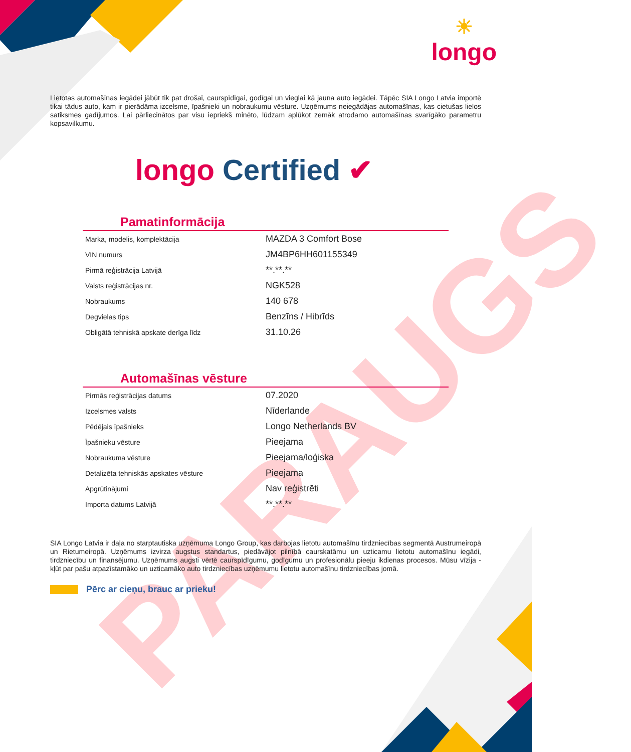PARAUGS
☀
longo
Lietotas automašīnas iegādei jābūt tik pat drošai, caurspīdīgai, godīgai un vieglai kā jauna auto iegādei. Tāpēc SIA Longo Latvia importē tikai tādus auto, kam ir pierādāma izcelsme, īpašnieki un nobraukumu vēsture. Uzņēmums neiegādājas automašīnas, kas cietušas lielos satiksmes gadījumos. Lai pārliecinātos par visu iepriekš minēto, lūdzam aplūkot zemāk atrodamo automašīnas svarīgāko parametru kopsavilkumu.
longo Certified ✔
Pamatinformācija
| Marka, modelis, komplektācija | MAZDA 3 Comfort Bose |
| VIN numurs | JM4BP6HH601155349 |
| Pirmā reģistrācija Latvijā | **.**.** |
| Valsts reģistrācijas nr. | NGK528 |
| Nobraukums | 140 678 |
| Degvielas tips | Benzīns / Hibrīds |
| Obligātā tehniskā apskate derīga līdz | 31.10.26 |
Automašīnas vēsture
| Pirmās reģistrācijas datums | 07.2020 |
| Izcelsmes valsts | Nīderlande |
| Pēdējais īpašnieks | Longo Netherlands BV |
| Īpašnieku vēsture | Pieejama |
| Nobraukuma vēsture | Pieejama/loģiska |
| Detalizēta tehniskās apskates vēsture | Pieejama |
| Apgrūtinājumi | Nav reģistrēti |
| Importa datums Latvijā | **.**.** |
SIA Longo Latvia ir daļa no starptautiska uzņēmuma Longo Group, kas darbojas lietotu automašīnu tirdzniecības segmentā Austrumeiropā un Rietumeiropā. Uzņēmums izvirza augstus standartus, piedāvājot pilnībā caurskatāmu un uzticamu lietotu automašīnu iegādi, tirdzniecību un finansējumu. Uzņēmums augsti vērtē caurspīdīgumu, godīgumu un profesionālu pieeju ikdienas procesos. Mūsu vīzija - kļūt par pašu atpazīstamāko un uzticamāko auto tirdzniecības uzņēmumu lietotu automašīnu tirdzniecības jomā.
Pērc ar cieņu, brauc ar prieku!